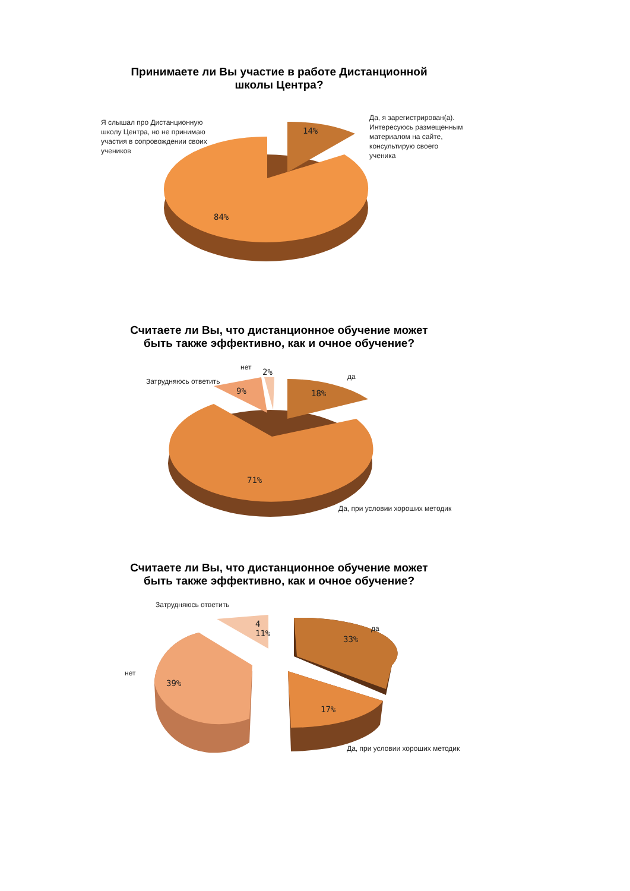Принимаете ли Вы участие в работе Дистанционной школы Центра?
Я слышал про Дистанционную школу Центра, но не принимаю участия в сопровождении своих учеников
Да, я зарегистрирован(а). Интересуюсь размещенным материалом на сайте, консультирую своего ученика
14%
84%
Считаете ли Вы, что дистанционное обучение может быть также эффективно, как и очное обучение?
нет
2%
Затрудняюсь ответить
9%
да
18%
71%
Да, при условии хороших методик
Считаете ли Вы, что дистанционное обучение может быть также эффективно, как и очное обучение?
Затрудняюсь ответить
4
11%
да
33%
нет
39%
17%
Да, при условии хороших методик